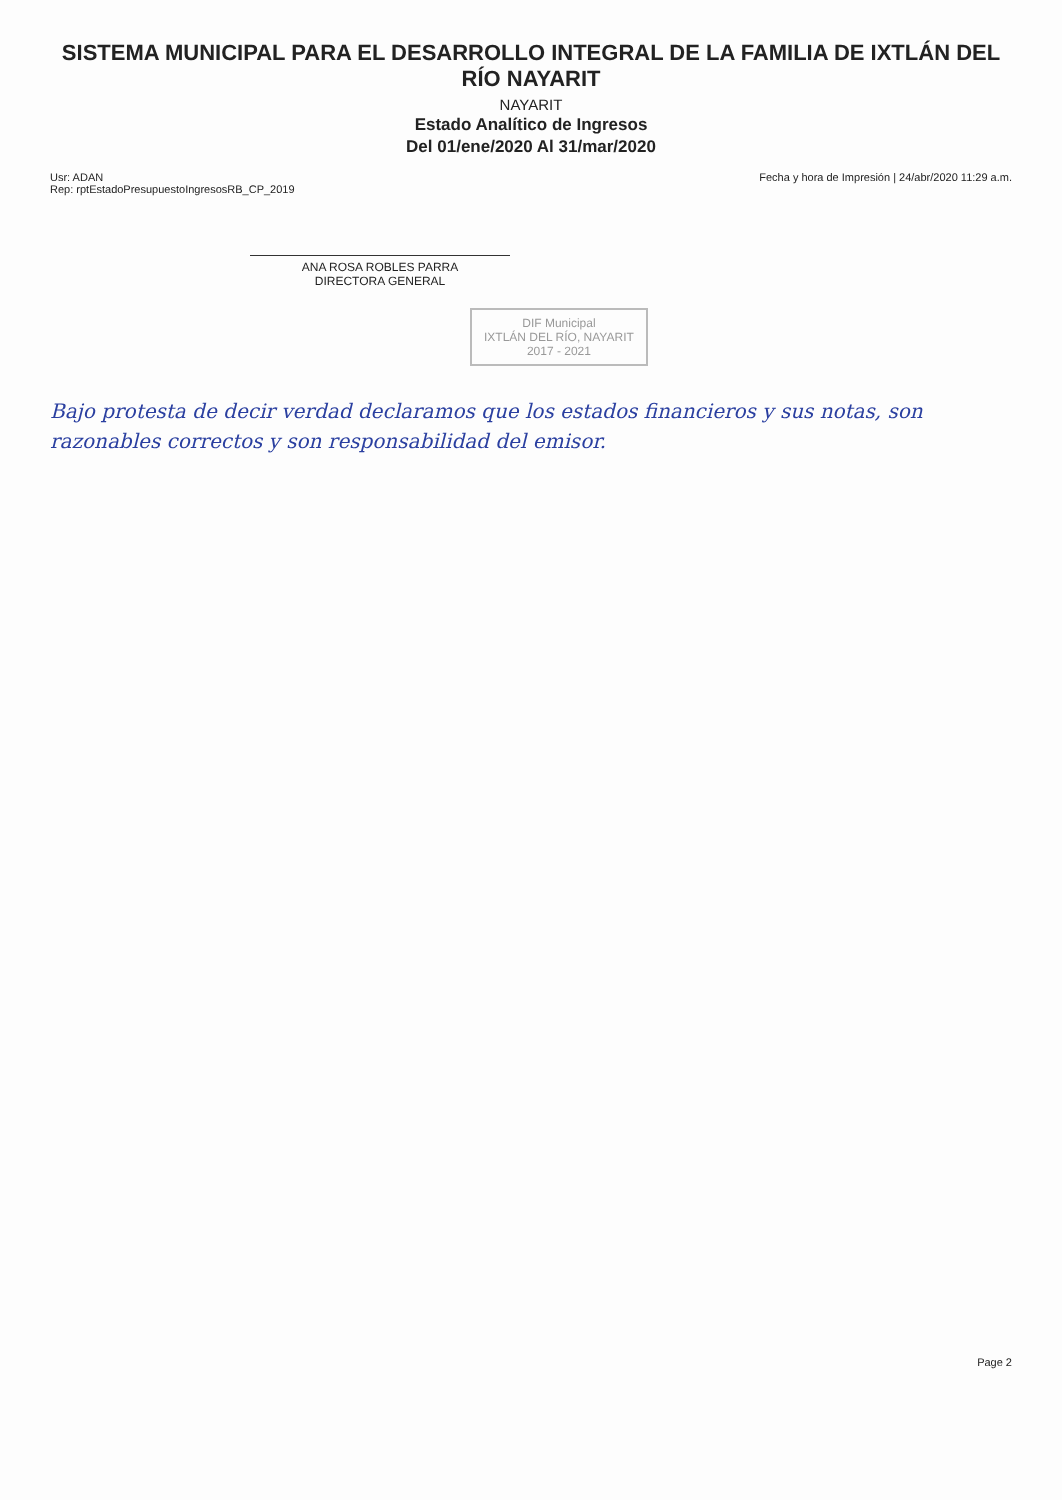SISTEMA MUNICIPAL PARA EL DESARROLLO INTEGRAL DE LA FAMILIA DE IXTLÁN DEL RÍO NAYARIT
NAYARIT
Estado Analítico de Ingresos
Del 01/ene/2020 Al 31/mar/2020
Usr: ADAN
Rep: rptEstadoPresupuestoIngresosRB_CP_2019
Fecha y hora de Impresión | 24/abr/2020 11:29 a.m.
ANA ROSA ROBLES PARRA
DIRECTORA GENERAL
DIF Municipal
IXTLÁN DEL RÍO, NAYARIT
2017 - 2021
Bajo protesta de decir verdad declaramos que los estados financieros y sus notas, son razonables correctos y son responsabilidad del emisor.
Page 2